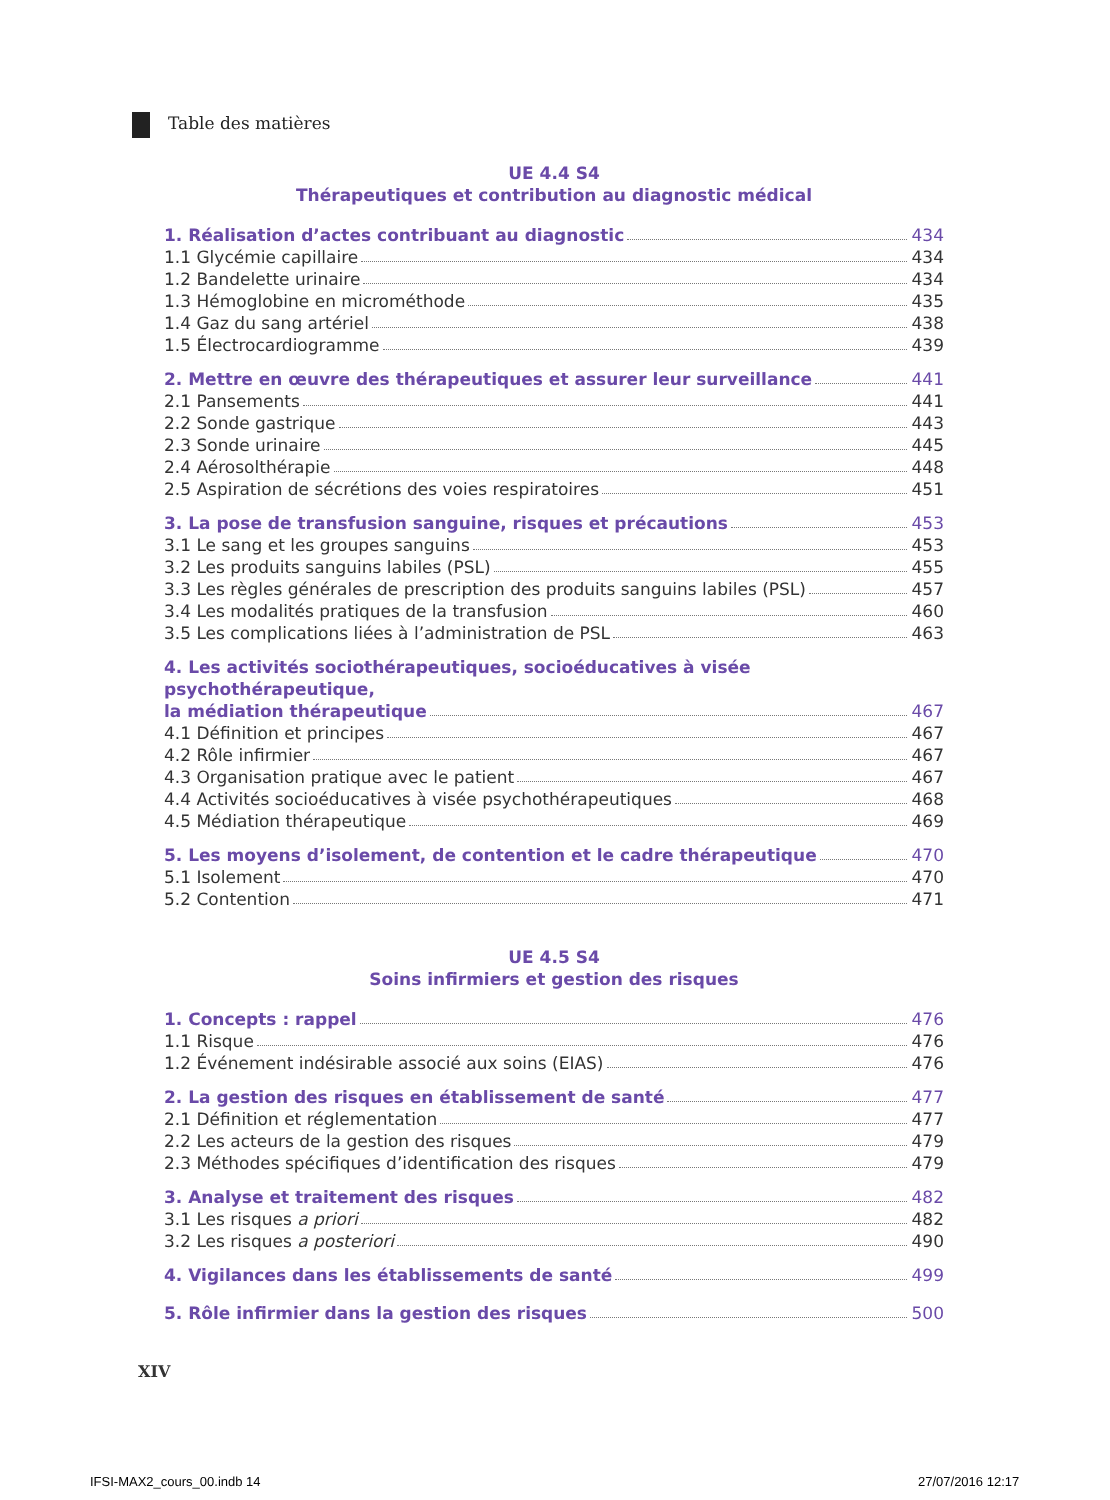Table des matières
UE 4.4 S4
Thérapeutiques et contribution au diagnostic médical
1. Réalisation d’actes contribuant au diagnostic 434
1.1 Glycémie capillaire 434
1.2 Bandelette urinaire 434
1.3 Hémoglobine en microméthode 435
1.4 Gaz du sang artériel 438
1.5 Électrocardiogramme 439
2. Mettre en œuvre des thérapeutiques et assurer leur surveillance 441
2.1 Pansements 441
2.2 Sonde gastrique 443
2.3 Sonde urinaire 445
2.4 Aérosolthérapie 448
2.5 Aspiration de sécrétions des voies respiratoires 451
3. La pose de transfusion sanguine, risques et précautions 453
3.1 Le sang et les groupes sanguins 453
3.2 Les produits sanguins labiles (PSL) 455
3.3 Les règles générales de prescription des produits sanguins labiles (PSL) 457
3.4 Les modalités pratiques de la transfusion 460
3.5 Les complications liées à l’administration de PSL 463
4. Les activités sociothérapeutiques, socioéducatives à visée psychothérapeutique,
la médiation thérapeutique 467
4.1 Définition et principes 467
4.2 Rôle infirmier 467
4.3 Organisation pratique avec le patient 467
4.4 Activités socioéducatives à visée psychothérapeutiques 468
4.5 Médiation thérapeutique 469
5. Les moyens d’isolement, de contention et le cadre thérapeutique 470
5.1 Isolement 470
5.2 Contention 471
UE 4.5 S4
Soins infirmiers et gestion des risques
1. Concepts : rappel 476
1.1 Risque 476
1.2 Événement indésirable associé aux soins (EIAS) 476
2. La gestion des risques en établissement de santé 477
2.1 Définition et réglementation 477
2.2 Les acteurs de la gestion des risques 479
2.3 Méthodes spécifiques d’identification des risques 479
3. Analyse et traitement des risques 482
3.1 Les risques a priori 482
3.2 Les risques a posteriori 490
4. Vigilances dans les établissements de santé 499
5. Rôle infirmier dans la gestion des risques 500
XIV
IFSI-MAX2_cours_00.indb 14 27/07/2016 12:17